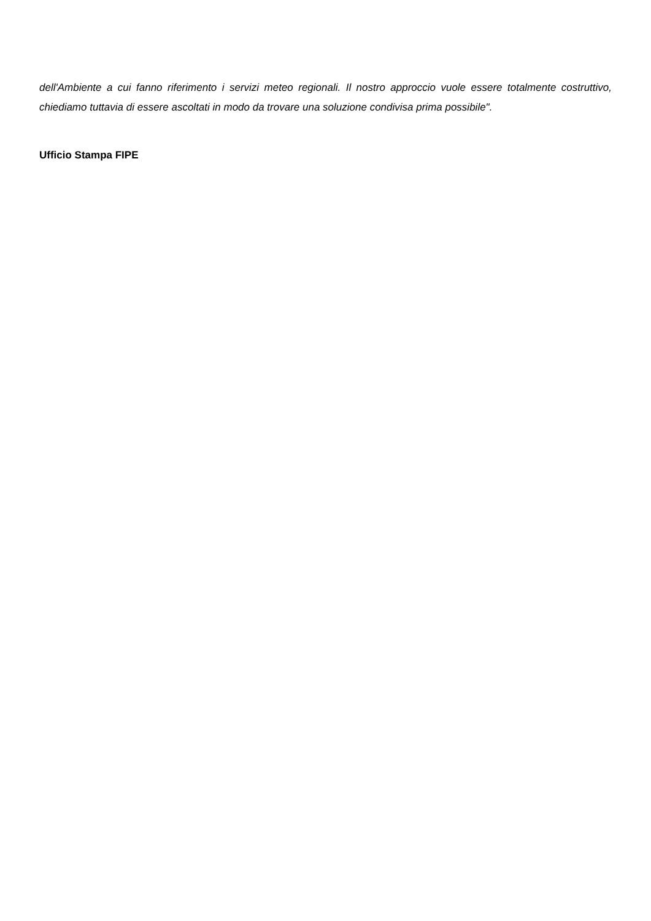dell'Ambiente a cui fanno riferimento i servizi meteo regionali. Il nostro approccio vuole essere totalmente costruttivo, chiediamo tuttavia di essere ascoltati in modo da trovare una soluzione condivisa prima possibile".
Ufficio Stampa FIPE